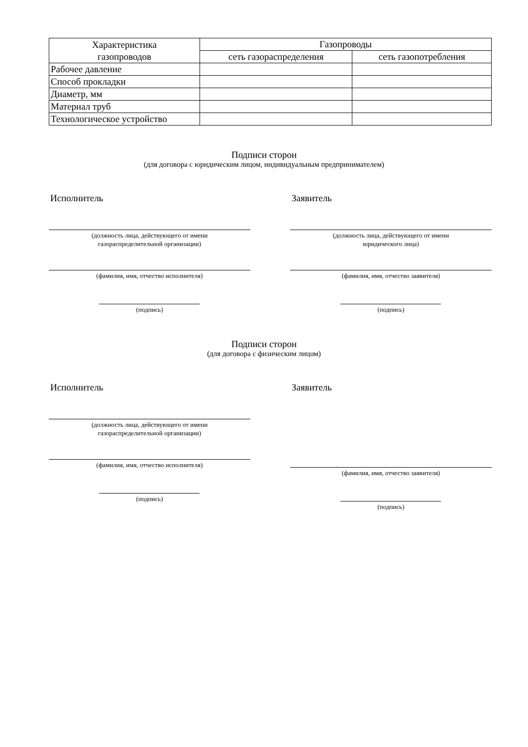| Характеристика газопроводов | Газопроводы | |
| --- | --- | --- |
| | сеть газораспределения | сеть газопотребления |
| Рабочее давление | | |
| Способ прокладки | | |
| Диаметр, мм | | |
| Материал труб | | |
| Технологическое устройство | | |
Подписи сторон
(для договора с юридическим лицом, индивидуальным предпринимателем)
Исполнитель
(должность лица, действующего от имени
газораспределительной организации)
(фамилия, имя, отчество исполнителя)
(подпись)
Заявитель
(должность лица, действующего от имени
юридического лица)
(фамилия, имя, отчество заявителя)
(подпись)
Подписи сторон
(для договора с физическим лицом)
Исполнитель
(должность лица, действующего от имени
газораспределительной организации)
(фамилия, имя, отчество исполнителя)
(подпись)
Заявитель
(фамилия, имя, отчество заявителя)
(подпись)